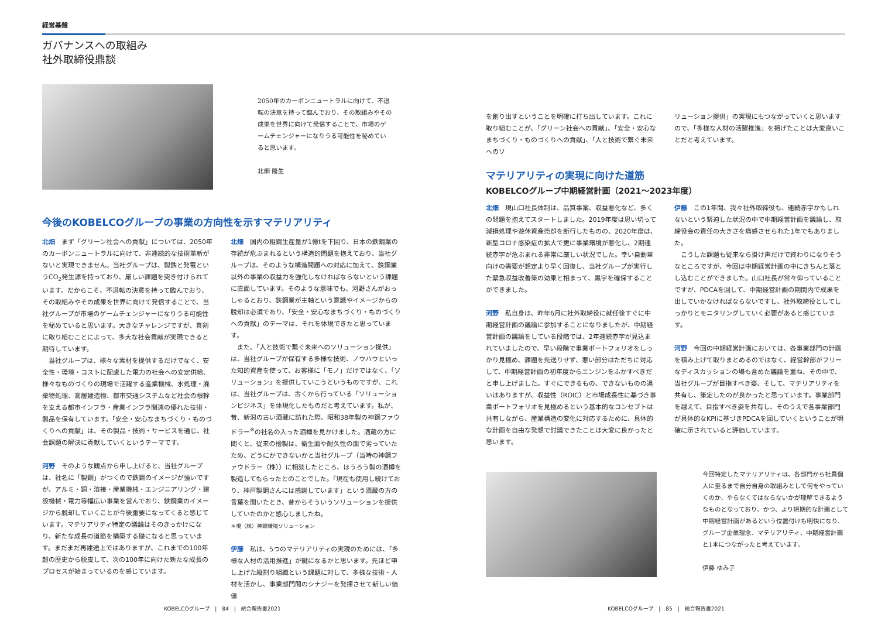経営基盤
ガバナンスへの取組み
社外取締役鼎談
2050年のカーボンニュートラルに向けて、不退転の決意を持って臨んでおり、その取組みやその成果を世界に向けて発信することで、市場のゲームチェンジャーになりうる可能性を秘めていると思います。
北畑 隆生
今後のKOBELCOグループの事業の方向性を示すマテリアリティ
北畑　まず「グリーン社会への貢献」については、2050年のカーボンニュートラルに向けて、非連続的な技術革新がないと実現できません。当社グループは、製鉄と発電というCO<sub>2</sub>発生源を持っており、厳しい課題を突き付けられています。だからこそ、不退転の決意を持って臨んでおり、その取組みやその成果を世界に向けて発信することで、当社グループが市場のゲームチェンジャーになりうる可能性を秘めていると思います。大きなチャレンジですが、真剣に取り組むことによって、多大な社会貢献が実現できると期待しています。
　当社グループは、様々な素材を提供するだけでなく、安全性・環境・コストに配慮した電力の社会への安定供給、様々なものづくりの現場で活躍する産業機械、水処理・廃棄物処理、高層建造物、都市交通システムなど社会の根幹を支える都市インフラ・産業インフラ関連の優れた技術・製品を保有しています。「安全・安心なまちづくり・ものづくりへの貢献」は、その製品・技術・サービスを通じ、社会課題の解決に貢献していくというテーマです。
河野　そのような観点から申し上げると、当社グループは、社名に「製鋼」がつくので鉄鋼のイメージが強いですが、アルミ・銅・溶接・産業機械・エンジニアリング・建設機械・電力等幅広い事業を営んでおり、鉄鋼業のイメージから脱却していくことが今後重要になってくると感じています。マテリアリティ特定の議論はそのきっかけになり、新たな成長の道筋を構築する礎になると思っています。まだまだ再建途上ではありますが、これまでの100年超の歴史から脱皮して、次の100年に向けた新たな成長のプロセスが始まっているのを感じています。
北畑　国内の粗鋼生産量が1億tを下回り、日本の鉄鋼業の存続が危ぶまれるという構造的問題を抱えており、当社グループは、そのような構造問題への対応に加えて、鉄鋼業以外の事業の収益力を強化しなければならないという課題に直面しています。そのような意味でも、河野さんがおっしゃるとおり、鉄鋼業が主軸という意識やイメージからの脱却は必須であり、「安全・安心なまちづくり・ものづくりへの貢献」のテーマは、それを体現できたと思っています。
　また、「人と技術で繋ぐ未来へのソリューション提供」は、当社グループが保有する多様な技術、ノウハウといった知的資産を使って、お客様に「モノ」だけではなく、「ソリューション」を提供していこうというものですが、これは、当社グループは、古くから行っている「ソリューションビジネス」を体現化したものだと考えています。私が、昔、新潟の古い酒蔵に訪れた際、昭和38年製の神鋼ファウドラー<sup>※</sup>の社名の入った酒樽を見かけました。酒蔵の方に聞くと、従来の檜製は、衛生面や耐久性の面で劣っていたため、どうにかできないかと当社グループ（当時の神鋼ファウドラー（株））に相談したところ、ほうろう製の酒樽を製造してもらったとのことでした。「現在も使用し続けており、神戸製鋼さんには感謝しています」という酒蔵の方の言葉を聞いたとき、昔からそういうソリューションを提供していたのかと感心しましたね。
＊現（株）神鋼環境ソリューション
伊藤　私は、5つのマテリアリティの実現のためには、「多様な人材の活用推進」が鍵になるかと思います。先ほど申し上げた縦割り組織という課題に対して、多様な技術・人材を活かし、事業部門間のシナジーを発揮させて新しい価値
KOBELCOグループ　|　84　|　統合報告書2021
を創り出すということを明確に打ち出しています。これに取り組むことが、「グリーン社会への貢献」、「安全・安心なまちづくり・ものづくりへの貢献」、「人と技術で繋ぐ未来へのソ
リューション提供」の実現にもつながっていくと思いますので、「多様な人材の活躍推進」を掲げたことは大変良いことだと考えています。
マテリアリティの実現に向けた道筋
KOBELCOグループ中期経営計画（2021～2023年度）
北畑　現山口社長体制は、品質事案、収益悪化など、多くの問題を抱えてスタートしました。2019年度は思い切って減損処理や遊休資産売却を断行したものの、2020年度は、新型コロナ感染症の拡大で更に事業環境が悪化し、2期連続赤字が危ぶまれる非常に厳しい状況でした。幸い自動車向けの需要が想定より早く回復し、当社グループが実行した緊急収益改善策の効果と相まって、黒字を確保することができました。
河野　私自身は、昨年6月に社外取締役に就任後すぐに中期経営計画の議論に参加することになりましたが、中期経営計画の議論をしている段階では、2年連続赤字が見込まれていましたので、早い段階で事業ポートフォリオをしっかり見極め、課題を先送りせず、悪い部分はただちに対応して、中期経営計画の初年度からエンジンをふかすべきだと申し上げました。すぐにできるもの、できないものの違いはありますが、収益性（ROIC）と市場成長性に基づき事業ポートフォリオを見極めるという基本的なコンセプトは共有しながら、産業構造の変化に対応するために、具体的な計画を自由な発想で討議できたことは大変に良かったと思います。
伊藤　この1年間、我々社外取締役も、連続赤字かもしれないという緊迫した状況の中で中期経営計画を議論し、取締役会の責任の大きさを痛感させられた1年でもありました。
　こうした課題も従来なら掛け声だけで終わりになりそうなところですが、今回は中期経営計画の中にきちんと落とし込むことができました。山口社長が常々仰っていることですが、PDCAを回して、中期経営計画の期間内で成果を出していかなければならないですし、社外取締役としてしっかりとモニタリングしていく必要があると感じています。
河野　今回の中期経営計画においては、各事業部門の計画を積み上げて取りまとめるのではなく、経営幹部がフリーなディスカッションの場も含めた議論を重ね、その中で、当社グループが目指すべき姿、そして、マテリアリティを共有し、策定したのが良かったと思っています。事業部門を越えて、目指すべき姿を共有し、そのうえで各事業部門が具体的なKPIに基づきPDCAを回していくということが明確に示されていると評価しています。
今回特定したマテリアリティは、各部門から社員個人に至るまで自分自身の取組みとして何をやっていくのか、やらなくてはならないかが理解できるようなものとなっており、かつ、より短期的な計画として中期経営計画があるという位置付けも明快になり、グループ企業理念、マテリアリティ、中期経営計画と1本につながったと考えています。
伊藤 ゆみ子
KOBELCOグループ　|　85　|　統合報告書2021